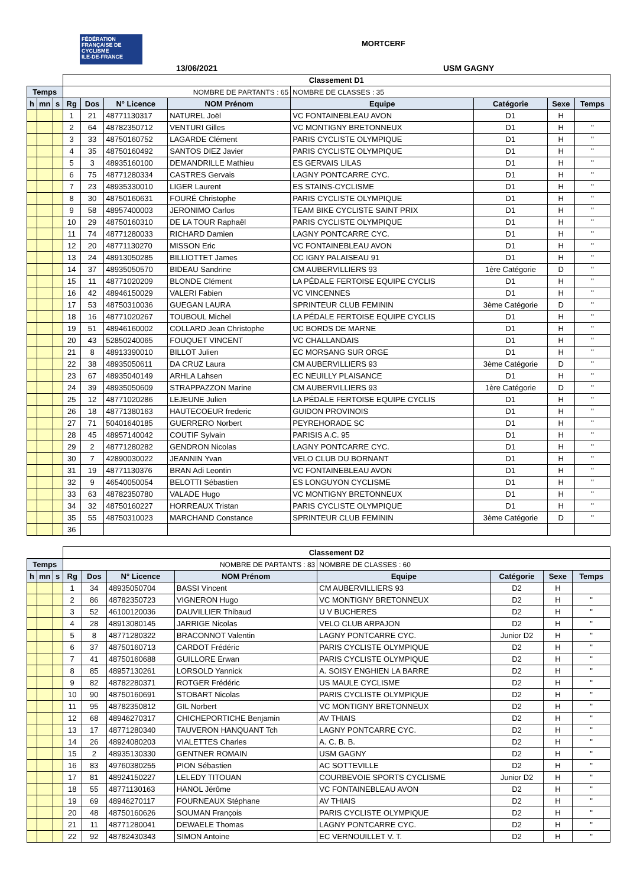FÉDÉRATION FRANÇAISE DE CYCLISME
ILE-DE-FRANCE
MORTCERF
13/06/2021 USM GAGNY
| | | | Classement D1 | | | | | | | |
| Temps | | | NOMBRE DE PARTANTS : 65 | | | | NOMBRE DE CLASSES : 35 | | | |
| h | mn | s | Rg | Dos | N° Licence | NOM Prénom | Equipe | Catégorie | Sexe | Temps |
| | | | 1 | 21 | 48771130317 | NATUREL Joël | VC FONTAINEBLEAU AVON | D1 | H | |
| | | | 2 | 64 | 48782350712 | VENTURI Gilles | VC MONTIGNY BRETONNEUX | D1 | H | " |
| | | | 3 | 33 | 48750160752 | LAGARDE Clément | PARIS CYCLISTE OLYMPIQUE | D1 | H | " |
| | | | 4 | 35 | 48750160492 | SANTOS DIEZ Javier | PARIS CYCLISTE OLYMPIQUE | D1 | H | " |
| | | | 5 | 3 | 48935160100 | DEMANDRILLE Mathieu | ES GERVAIS LILAS | D1 | H | " |
| | | | 6 | 75 | 48771280334 | CASTRES Gervais | LAGNY PONTCARRE CYC. | D1 | H | " |
| | | | 7 | 23 | 48935330010 | LIGER Laurent | ES STAINS-CYCLISME | D1 | H | " |
| | | | 8 | 30 | 48750160631 | FOURÉ Christophe | PARIS CYCLISTE OLYMPIQUE | D1 | H | " |
| | | | 9 | 58 | 48957400003 | JERONIMO Carlos | TEAM BIKE CYCLISTE SAINT PRIX | D1 | H | " |
| | | | 10 | 29 | 48750160310 | DE LA TOUR Raphaël | PARIS CYCLISTE OLYMPIQUE | D1 | H | " |
| | | | 11 | 74 | 48771280033 | RICHARD Damien | LAGNY PONTCARRE CYC. | D1 | H | " |
| | | | 12 | 20 | 48771130270 | MISSON Eric | VC FONTAINEBLEAU AVON | D1 | H | " |
| | | | 13 | 24 | 48913050285 | BILLIOTTET James | CC IGNY PALAISEAU 91 | D1 | H | " |
| | | | 14 | 37 | 48935050570 | BIDEAU Sandrine | CM AUBERVILLIERS 93 | 1ère Catégorie | D | " |
| | | | 15 | 11 | 48771020209 | BLONDE Clément | LA PÉDALE FERTOISE EQUIPE CYCLIS | D1 | H | " |
| | | | 16 | 42 | 48946150029 | VALERI Fabien | VC VINCENNES | D1 | H | " |
| | | | 17 | 53 | 48750310036 | GUEGAN LAURA | SPRINTEUR CLUB FEMININ | 3ème Catégorie | D | " |
| | | | 18 | 16 | 48771020267 | TOUBOUL Michel | LA PÉDALE FERTOISE EQUIPE CYCLIS | D1 | H | " |
| | | | 19 | 51 | 48946160002 | COLLARD Jean Christophe | UC BORDS DE MARNE | D1 | H | " |
| | | | 20 | 43 | 52850240065 | FOUQUET VINCENT | VC CHALLANDAIS | D1 | H | " |
| | | | 21 | 8 | 48913390010 | BILLOT Julien | EC MORSANG SUR ORGE | D1 | H | " |
| | | | 22 | 38 | 48935050611 | DA CRUZ Laura | CM AUBERVILLIERS 93 | 3ème Catégorie | D | " |
| | | | 23 | 67 | 48935040149 | ARHLA Lahsen | EC NEUILLY PLAISANCE | D1 | H | " |
| | | | 24 | 39 | 48935050609 | STRAPPAZZON Marine | CM AUBERVILLIERS 93 | 1ère Catégorie | D | " |
| | | | 25 | 12 | 48771020286 | LEJEUNE Julien | LA PÉDALE FERTOISE EQUIPE CYCLIS | D1 | H | " |
| | | | 26 | 18 | 48771380163 | HAUTECOEUR frederic | GUIDON PROVINOIS | D1 | H | " |
| | | | 27 | 71 | 50401640185 | GUERRERO Norbert | PEYREHORADE SC | D1 | H | " |
| | | | 28 | 45 | 48957140042 | COUTIF Sylvain | PARISIS A.C. 95 | D1 | H | " |
| | | | 29 | 2 | 48771280282 | GENDRON Nicolas | LAGNY PONTCARRE CYC. | D1 | H | " |
| | | | 30 | 7 | 42890030022 | JEANNIN Yvan | VELO CLUB DU BORNANT | D1 | H | " |
| | | | 31 | 19 | 48771130376 | BRAN Adi Leontin | VC FONTAINEBLEAU AVON | D1 | H | " |
| | | | 32 | 9 | 46540050054 | BELOTTI Sébastien | ES LONGUYON CYCLISME | D1 | H | " |
| | | | 33 | 63 | 48782350780 | VALADE Hugo | VC MONTIGNY BRETONNEUX | D1 | H | " |
| | | | 34 | 32 | 48750160227 | HORREAUX Tristan | PARIS CYCLISTE OLYMPIQUE | D1 | H | " |
| | | | 35 | 55 | 48750310023 | MARCHAND Constance | SPRINTEUR CLUB FEMININ | 3ème Catégorie | D | " |
| | | | 36 | | | | | | | |
| | | | Classement D2 | | | | | | | |
| Temps | | | NOMBRE DE PARTANTS : 83 | | | | NOMBRE DE CLASSES : 60 | | | |
| h | mn | s | Rg | Dos | N° Licence | NOM Prénom | Equipe | Catégorie | Sexe | Temps |
| | | | 1 | 34 | 48935050704 | BASSI Vincent | CM AUBERVILLIERS 93 | D2 | H | |
| | | | 2 | 86 | 48782350723 | VIGNERON Hugo | VC MONTIGNY BRETONNEUX | D2 | H | " |
| | | | 3 | 52 | 46100120036 | DAUVILLIER Thibaud | U V BUCHERES | D2 | H | " |
| | | | 4 | 28 | 48913080145 | JARRIGE Nicolas | VELO CLUB ARPAJON | D2 | H | " |
| | | | 5 | 8 | 48771280322 | BRACONNOT Valentin | LAGNY PONTCARRE CYC. | Junior D2 | H | " |
| | | | 6 | 37 | 48750160713 | CARDOT Frédéric | PARIS CYCLISTE OLYMPIQUE | D2 | H | " |
| | | | 7 | 41 | 48750160688 | GUILLORE Erwan | PARIS CYCLISTE OLYMPIQUE | D2 | H | " |
| | | | 8 | 85 | 48957130261 | LORSOLD Yannick | A. SOISY ENGHIEN LA BARRE | D2 | H | " |
| | | | 9 | 82 | 48782280371 | ROTGER Frédéric | US MAULE CYCLISME | D2 | H | " |
| | | | 10 | 90 | 48750160691 | STOBART Nicolas | PARIS CYCLISTE OLYMPIQUE | D2 | H | " |
| | | | 11 | 95 | 48782350812 | GIL Norbert | VC MONTIGNY BRETONNEUX | D2 | H | " |
| | | | 12 | 68 | 48946270317 | CHICHEPORTICHE Benjamin | AV THIAIS | D2 | H | " |
| | | | 13 | 17 | 48771280340 | TAUVERON HANQUANT Tch | LAGNY PONTCARRE CYC. | D2 | H | " |
| | | | 14 | 26 | 48924080203 | VIALETTES Charles | A. C. B. B. | D2 | H | " |
| | | | 15 | 2 | 48935130330 | GENTNER ROMAIN | USM GAGNY | D2 | H | " |
| | | | 16 | 83 | 49760380255 | PION Sébastien | AC SOTTEVILLE | D2 | H | " |
| | | | 17 | 81 | 48924150227 | LELEDY TITOUAN | COURBEVOIE SPORTS CYCLISME | Junior D2 | H | " |
| | | | 18 | 55 | 48771130163 | HANOL Jérôme | VC FONTAINEBLEAU AVON | D2 | H | " |
| | | | 19 | 69 | 48946270117 | FOURNEAUX Stéphane | AV THIAIS | D2 | H | " |
| | | | 20 | 48 | 48750160626 | SOUMAN François | PARIS CYCLISTE OLYMPIQUE | D2 | H | " |
| | | | 21 | 11 | 48771280041 | DEWAELE Thomas | LAGNY PONTCARRE CYC. | D2 | H | " |
| | | | 22 | 92 | 48782430343 | SIMON Antoine | EC VERNOUILLET V. T. | D2 | H | " |